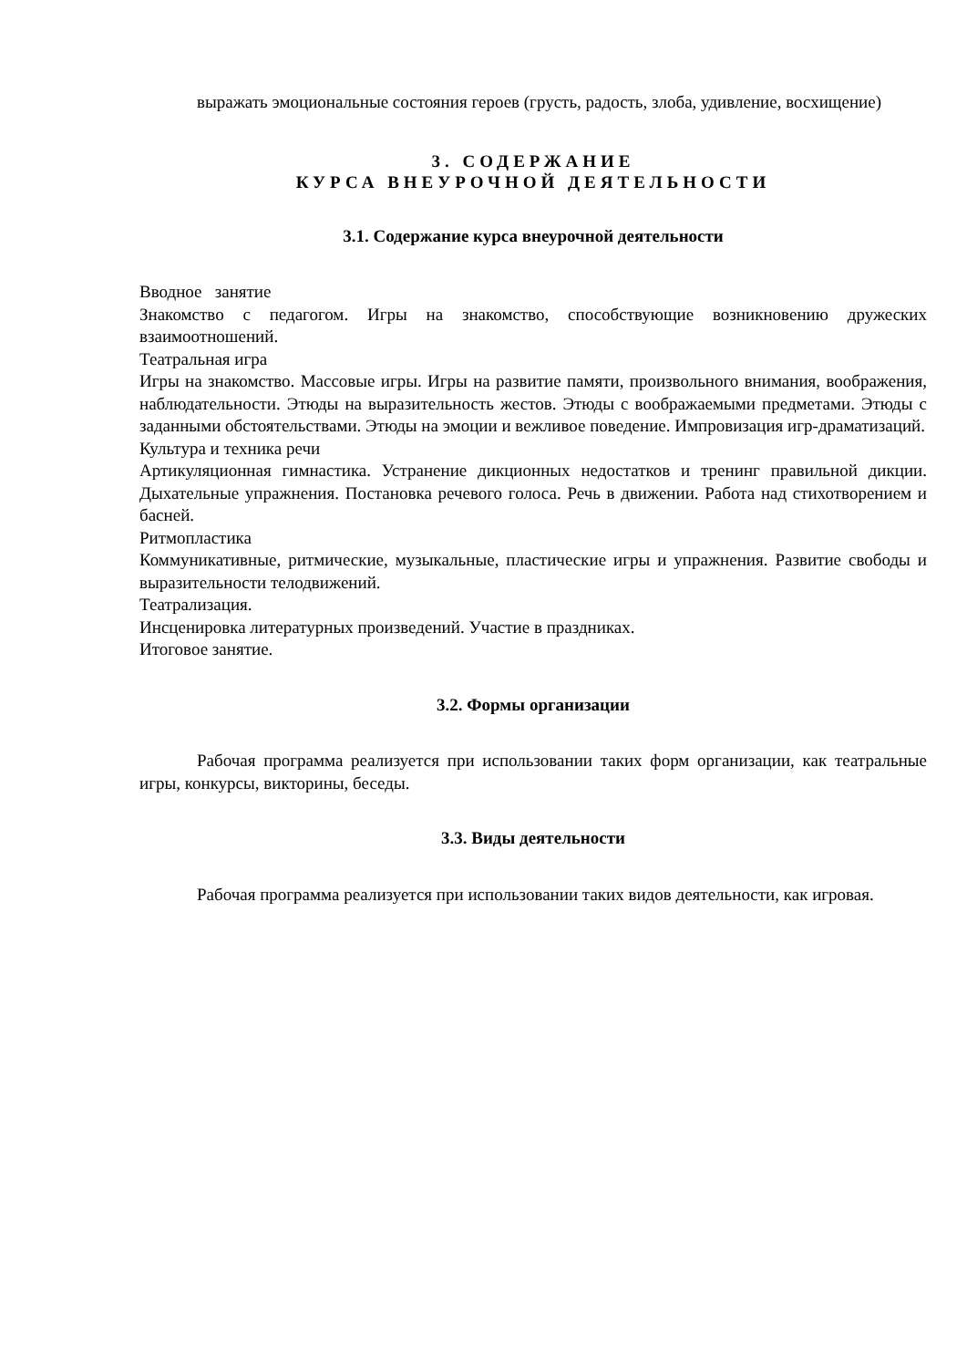выражать эмоциональные состояния героев (грусть, радость, злоба, удивление, восхищение)
3. СОДЕРЖАНИЕ
КУРСА ВНЕУРОЧНОЙ ДЕЯТЕЛЬНОСТИ
3.1. Содержание курса внеурочной деятельности
Вводное занятие
Знакомство с педагогом. Игры на знакомство, способствующие возникновению дружеских взаимоотношений.
Театральная игра
Игры на знакомство. Массовые игры. Игры на развитие памяти, произвольного внимания, воображения, наблюдательности. Этюды на выразительность жестов. Этюды с воображаемыми предметами. Этюды с заданными обстоятельствами. Этюды на эмоции и вежливое поведение. Импровизация игр-драматизаций.
Культура и техника речи
Артикуляционная гимнастика. Устранение дикционных недостатков и тренинг правильной дикции. Дыхательные упражнения. Постановка речевого голоса. Речь в движении. Работа над стихотворением и басней.
Ритмопластика
Коммуникативные, ритмические, музыкальные, пластические игры и упражнения. Развитие свободы и выразительности телодвижений.
Театрализация.
Инсценировка литературных произведений. Участие в праздниках.
Итоговое занятие.
3.2. Формы организации
Рабочая программа реализуется при использовании таких форм организации, как театральные игры, конкурсы, викторины, беседы.
3.3. Виды деятельности
Рабочая программа реализуется при использовании таких видов деятельности, как игровая.